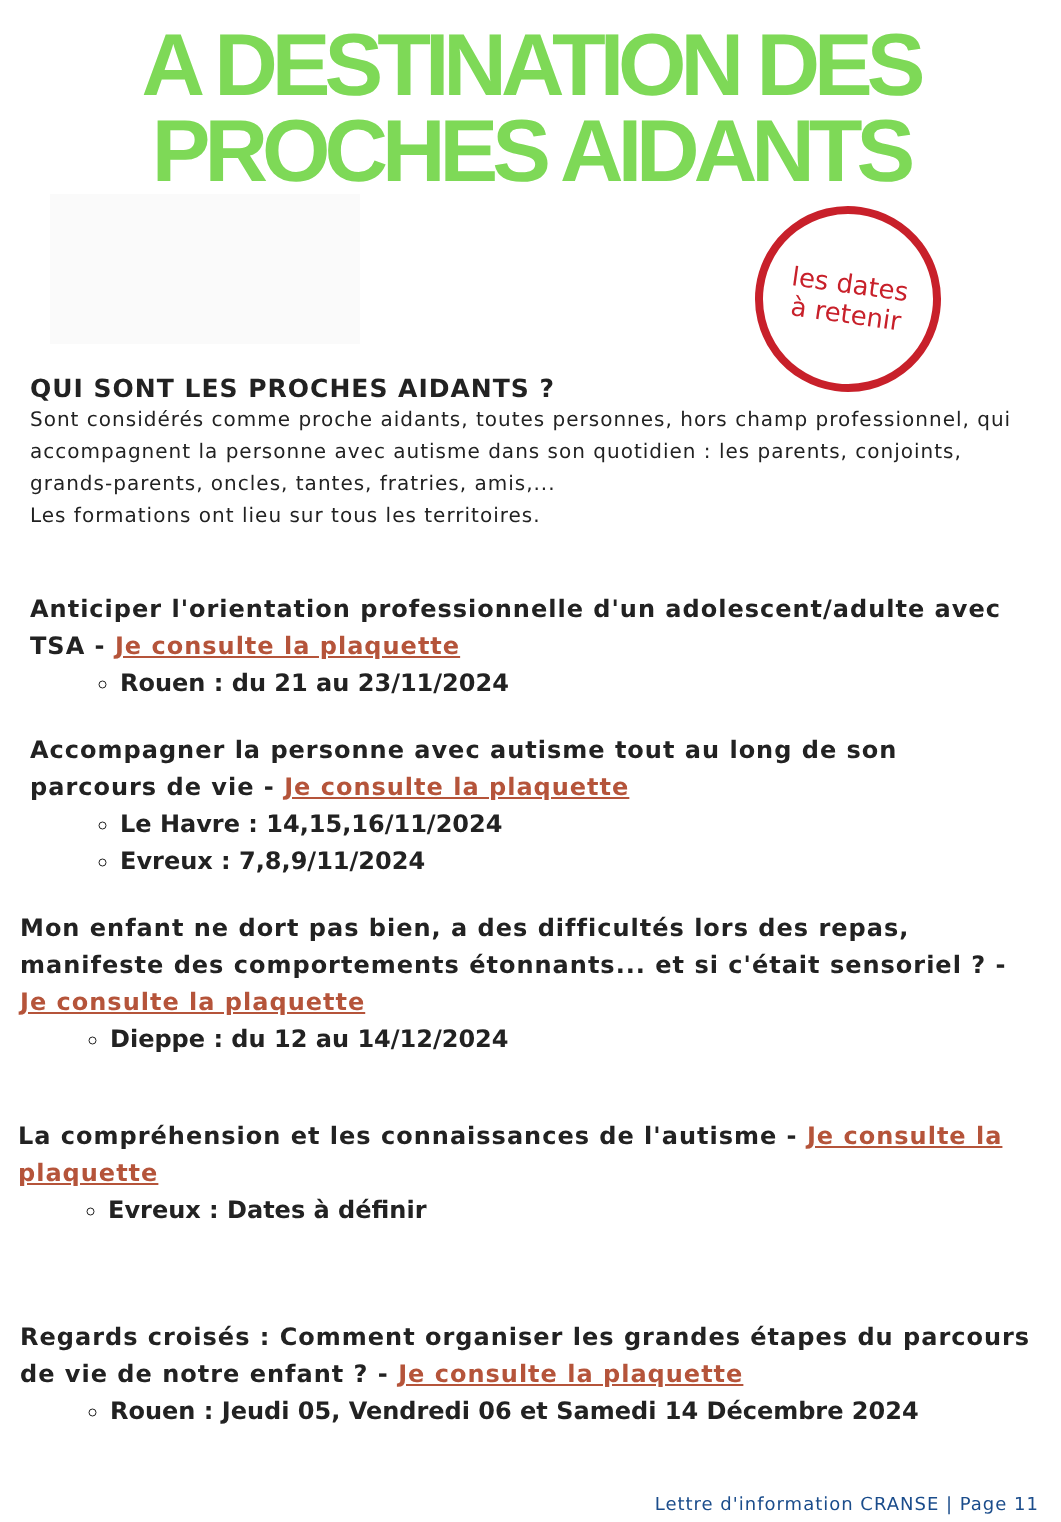A DESTINATION DES
PROCHES AIDANTS
les dates
à retenir
QUI SONT LES PROCHES AIDANTS ?
Sont considérés comme proche aidants, toutes personnes, hors champ professionnel, qui accompagnent la personne avec autisme dans son quotidien : les parents, conjoints, grands-parents, oncles, tantes, fratries, amis,...
Les formations ont lieu sur tous les territoires.
Anticiper l'orientation professionnelle d'un adolescent/adulte avec TSA - Je consulte la plaquette
Rouen : du 21 au 23/11/2024
Accompagner la personne avec autisme tout au long de son parcours de vie - Je consulte la plaquette
Le Havre : 14,15,16/11/2024
Evreux : 7,8,9/11/2024
Mon enfant ne dort pas bien, a des difficultés lors des repas, manifeste des comportements étonnants... et si c'était sensoriel ? - Je consulte la plaquette
Dieppe : du 12 au 14/12/2024
La compréhension et les connaissances de l'autisme - Je consulte la plaquette
Evreux : Dates à définir
Regards croisés : Comment organiser les grandes étapes du parcours de vie de notre enfant ? - Je consulte la plaquette
Rouen : Jeudi 05, Vendredi 06 et Samedi 14 Décembre 2024
Lettre d'information CRANSE | Page 11